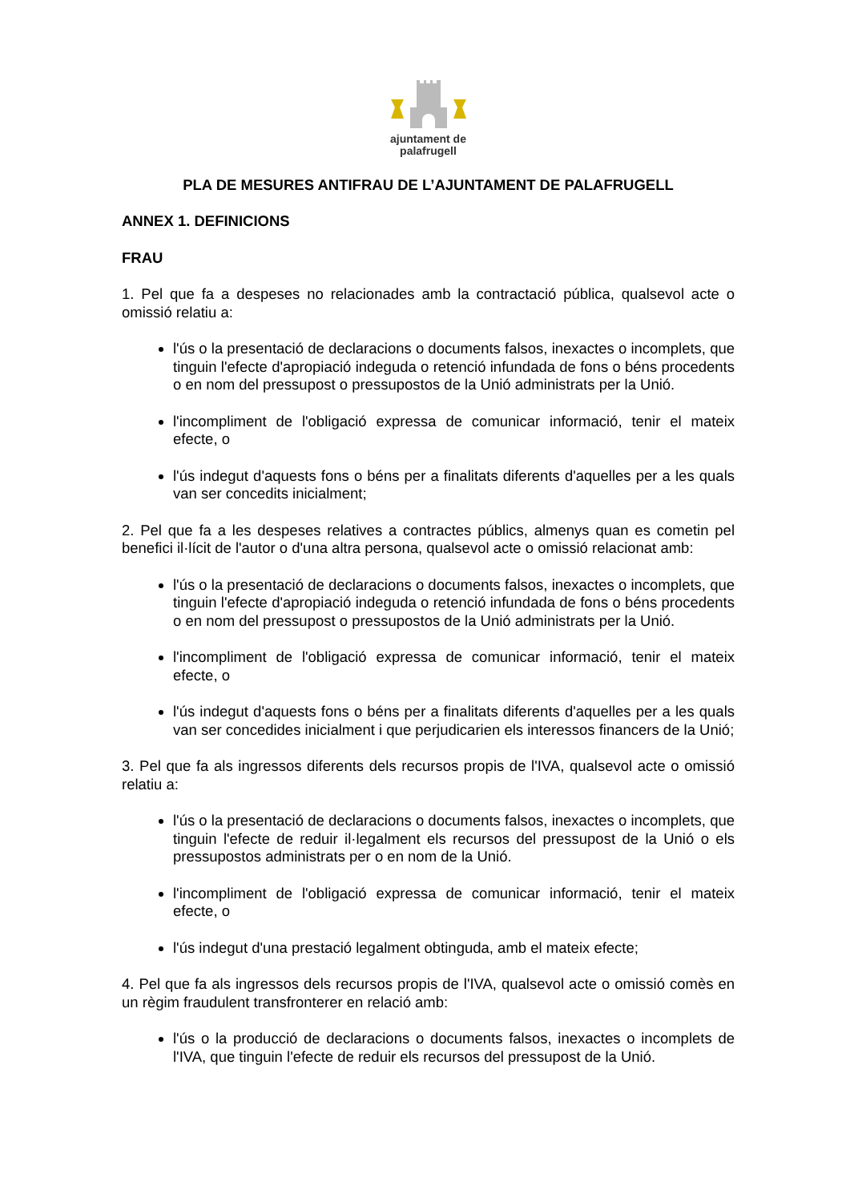ajuntament de
palafrugell
PLA DE MESURES ANTIFRAU DE L’AJUNTAMENT DE PALAFRUGELL
ANNEX 1. DEFINICIONS
FRAU
1. Pel que fa a despeses no relacionades amb la contractació pública, qualsevol acte o omissió relatiu a:
l'ús o la presentació de declaracions o documents falsos, inexactes o incomplets, que tinguin l'efecte d'apropiació indeguda o retenció infundada de fons o béns procedents o en nom del pressupost o pressupostos de la Unió administrats per la Unió.
l'incompliment de l'obligació expressa de comunicar informació, tenir el mateix efecte, o
l'ús indegut d'aquests fons o béns per a finalitats diferents d'aquelles per a les quals van ser concedits inicialment;
2. Pel que fa a les despeses relatives a contractes públics, almenys quan es cometin pel benefici il·lícit de l'autor o d'una altra persona, qualsevol acte o omissió relacionat amb:
l'ús o la presentació de declaracions o documents falsos, inexactes o incomplets, que tinguin l'efecte d'apropiació indeguda o retenció infundada de fons o béns procedents o en nom del pressupost o pressupostos de la Unió administrats per la Unió.
l'incompliment de l'obligació expressa de comunicar informació, tenir el mateix efecte, o
l'ús indegut d'aquests fons o béns per a finalitats diferents d'aquelles per a les quals van ser concedides inicialment i que perjudicarien els interessos financers de la Unió;
3. Pel que fa als ingressos diferents dels recursos propis de l'IVA, qualsevol acte o omissió relatiu a:
l'ús o la presentació de declaracions o documents falsos, inexactes o incomplets, que tinguin l'efecte de reduir il·legalment els recursos del pressupost de la Unió o els pressupostos administrats per o en nom de la Unió.
l'incompliment de l'obligació expressa de comunicar informació, tenir el mateix efecte, o
l'ús indegut d'una prestació legalment obtinguda, amb el mateix efecte;
4. Pel que fa als ingressos dels recursos propis de l'IVA, qualsevol acte o omissió comès en un règim fraudulent transfronterer en relació amb:
l'ús o la producció de declaracions o documents falsos, inexactes o incomplets de l'IVA, que tinguin l'efecte de reduir els recursos del pressupost de la Unió.